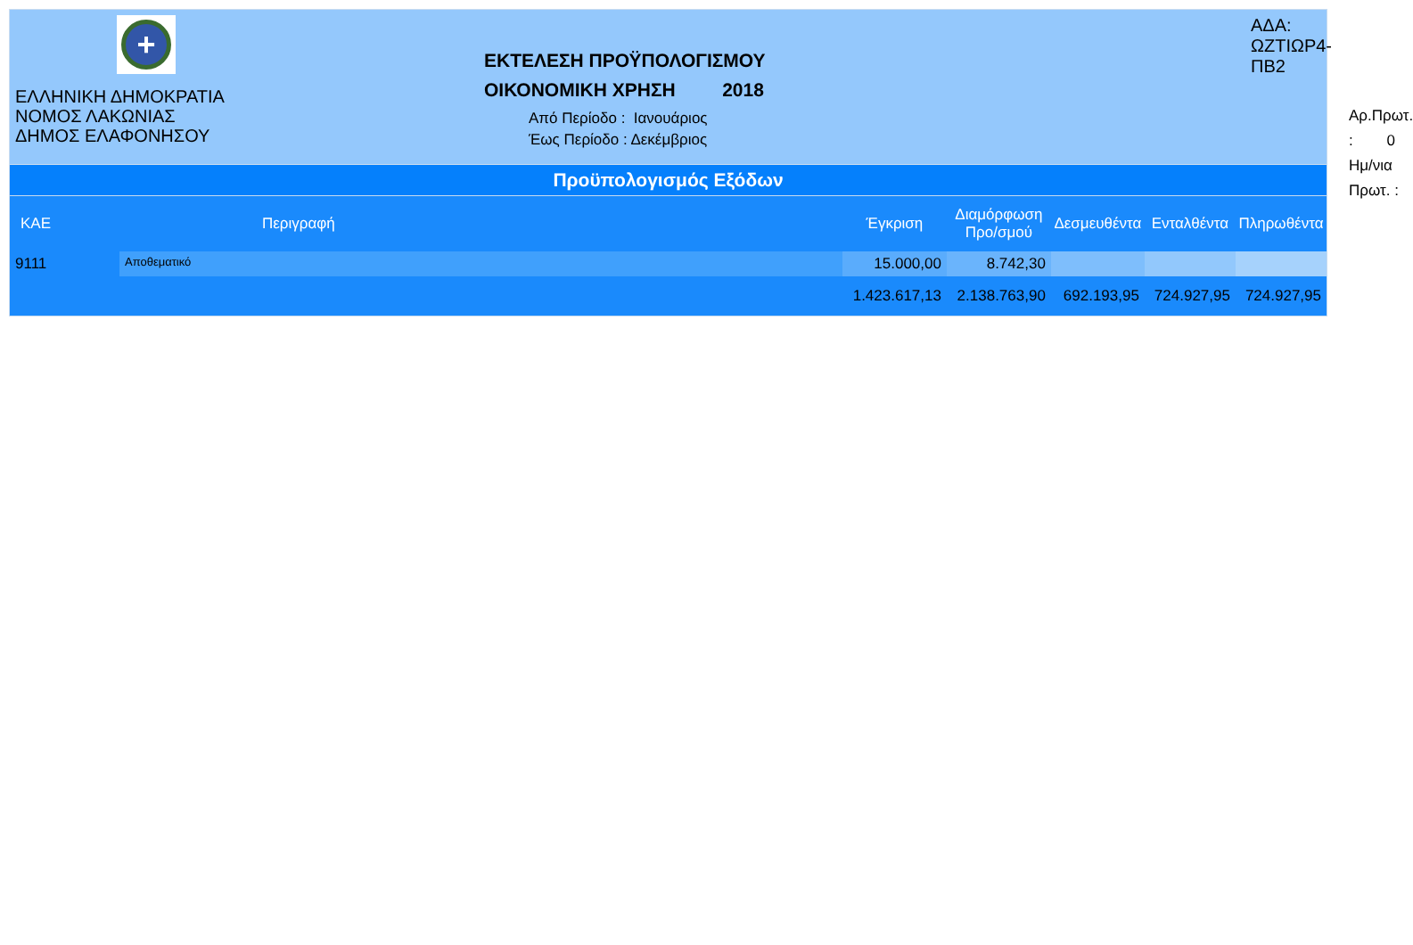+
ΕΛΛΗΝΙΚΗ ΔΗΜΟΚΡΑΤΙΑ
ΝΟΜΟΣ ΛΑΚΩΝΙΑΣ
ΔΗΜΟΣ ΕΛΑΦΟΝΗΣΟΥ
ΕΚΤΕΛΕΣΗ ΠΡΟΫΠΟΛΟΓΙΣΜΟΥ
ΟΙΚΟΝΟΜΙΚΗ ΧΡΗΣΗ 2018
Από Περίοδο : Ιανουάριος
Έως Περίοδο : Δεκέμβριος
ΑΔΑ: ΩΖΤΙΩΡ4-ΠΒ2
Αρ.Πρωτ. : 0
Ημ/νια Πρωτ. :
Προϋπολογισμός Εξόδων
| ΚΑΕ | Περιγραφή | Έγκριση | Διαμόρφωση Προ/σμού | Δεσμευθέντα | Ενταλθέντα | Πληρωθέντα |
| --- | --- | --- | --- | --- | --- | --- |
| 9111 | Αποθεματικό | 15.000,00 | 8.742,30 | | | |
| | | 1.423.617,13 | 2.138.763,90 | 692.193,95 | 724.927,95 | 724.927,95 |